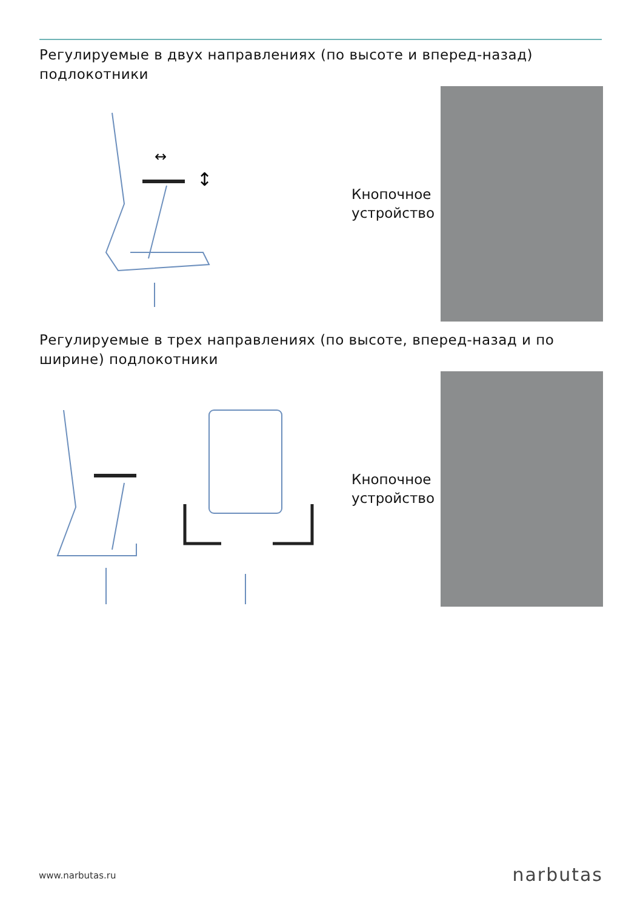Регулируемые в двух направлениях (по высоте и вперед-назад) подлокотники
↔
↕
Кнопочное
устройство
Регулируемые в трех направлениях (по высоте, вперед-назад и по ширине) подлокотники
Кнопочное
устройство
www.narbutas.ru narbutas